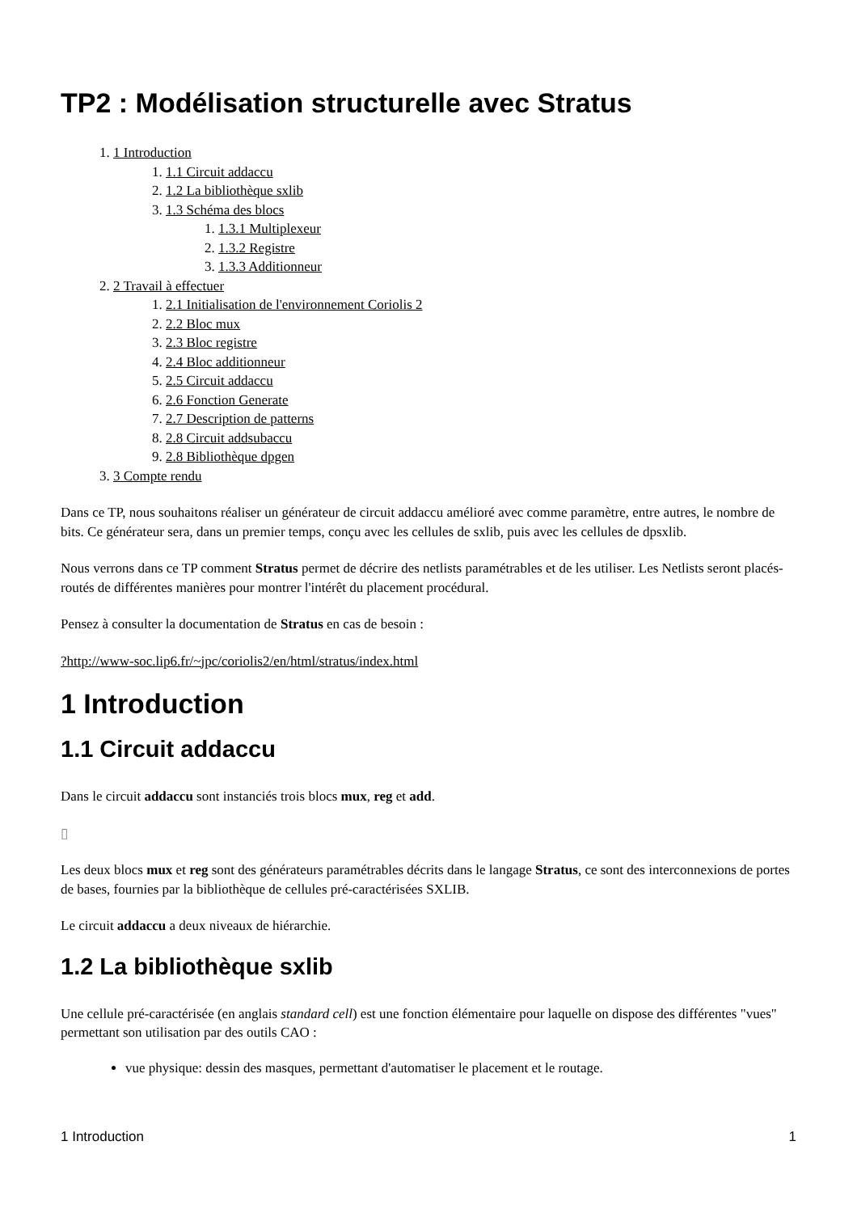TP2 : Modélisation structurelle avec Stratus
1. 1 Introduction
1. 1.1 Circuit addaccu
2. 1.2 La bibliothèque sxlib
3. 1.3 Schéma des blocs
1. 1.3.1 Multiplexeur
2. 1.3.2 Registre
3. 1.3.3 Additionneur
2. 2 Travail à effectuer
1. 2.1 Initialisation de l'environnement Coriolis 2
2. 2.2 Bloc mux
3. 2.3 Bloc registre
4. 2.4 Bloc additionneur
5. 2.5 Circuit addaccu
6. 2.6 Fonction Generate
7. 2.7 Description de patterns
8. 2.8 Circuit addsubaccu
9. 2.8 Bibliothèque dpgen
3. 3 Compte rendu
Dans ce TP, nous souhaitons réaliser un générateur de circuit addaccu amélioré avec comme paramètre, entre autres, le nombre de bits. Ce générateur sera, dans un premier temps, conçu avec les cellules de sxlib, puis avec les cellules de dpsxlib.
Nous verrons dans ce TP comment Stratus permet de décrire des netlists paramétrables et de les utiliser. Les Netlists seront placés-routés de différentes manières pour montrer l'intérêt du placement procédural.
Pensez à consulter la documentation de Stratus en cas de besoin :
?http://www-soc.lip6.fr/~jpc/coriolis2/en/html/stratus/index.html
1 Introduction
1.1 Circuit addaccu
Dans le circuit addaccu sont instanciés trois blocs mux, reg et add.
▯
Les deux blocs mux et reg sont des générateurs paramétrables décrits dans le langage Stratus, ce sont des interconnexions de portes de bases, fournies par la bibliothèque de cellules pré-caractérisées SXLIB.
Le circuit addaccu a deux niveaux de hiérarchie.
1.2 La bibliothèque sxlib
Une cellule pré-caractérisée (en anglais standard cell) est une fonction élémentaire pour laquelle on dispose des différentes "vues" permettant son utilisation par des outils CAO :
vue physique: dessin des masques, permettant d'automatiser le placement et le routage.
1 Introduction 1